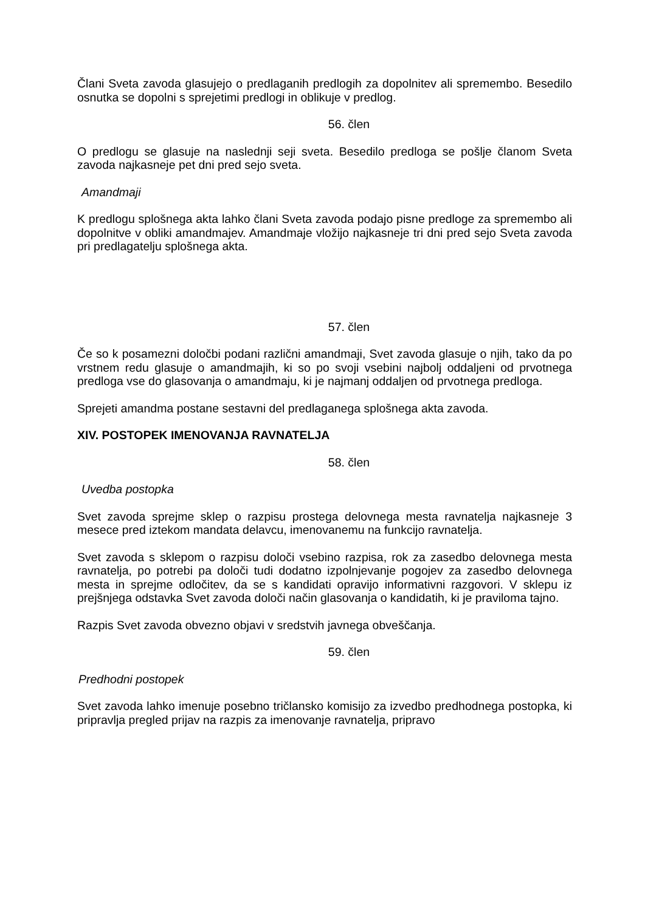Člani Sveta zavoda glasujejo o predlaganih predlogih za dopolnitev ali spremembo. Besedilo osnutka se dopolni s sprejetimi predlogi in oblikuje v predlog.
56. člen
O predlogu se glasuje na naslednji seji sveta. Besedilo predloga se pošlje članom Sveta zavoda najkasneje pet dni pred sejo sveta.
Amandmaji
K predlogu splošnega akta lahko člani Sveta zavoda podajo pisne predloge za spremembo ali dopolnitve v obliki amandmajev. Amandmaje vložijo najkasneje tri dni pred sejo Sveta zavoda pri predlagatelju splošnega akta.
57. člen
Če so k posamezni določbi podani različni amandmaji, Svet zavoda glasuje o njih, tako da po vrstnem redu glasuje o amandmajih, ki so po svoji vsebini najbolj oddaljeni od prvotnega predloga vse do glasovanja o amandmaju, ki je najmanj oddaljen od prvotnega predloga.
Sprejeti amandma postane sestavni del predlaganega splošnega akta zavoda.
XIV. POSTOPEK IMENOVANJA RAVNATELJA
58. člen
Uvedba postopka
Svet zavoda sprejme sklep o razpisu prostega delovnega mesta ravnatelja najkasneje 3 mesece pred iztekom mandata delavcu, imenovanemu na funkcijo ravnatelja.
Svet zavoda s sklepom o razpisu določi vsebino razpisa, rok za zasedbo delovnega mesta ravnatelja, po potrebi pa določi tudi dodatno izpolnjevanje pogojev za zasedbo delovnega mesta in sprejme odločitev, da se s kandidati opravijo informativni razgovori. V sklepu iz prejšnjega odstavka Svet zavoda določi način glasovanja o kandidatih, ki je praviloma tajno.
Razpis Svet zavoda obvezno objavi v sredstvih javnega obveščanja.
59. člen
Predhodni postopek
Svet zavoda lahko imenuje posebno tričlansko komisijo za izvedbo predhodnega postopka, ki pripravlja pregled prijav na razpis za imenovanje ravnatelja, pripravo